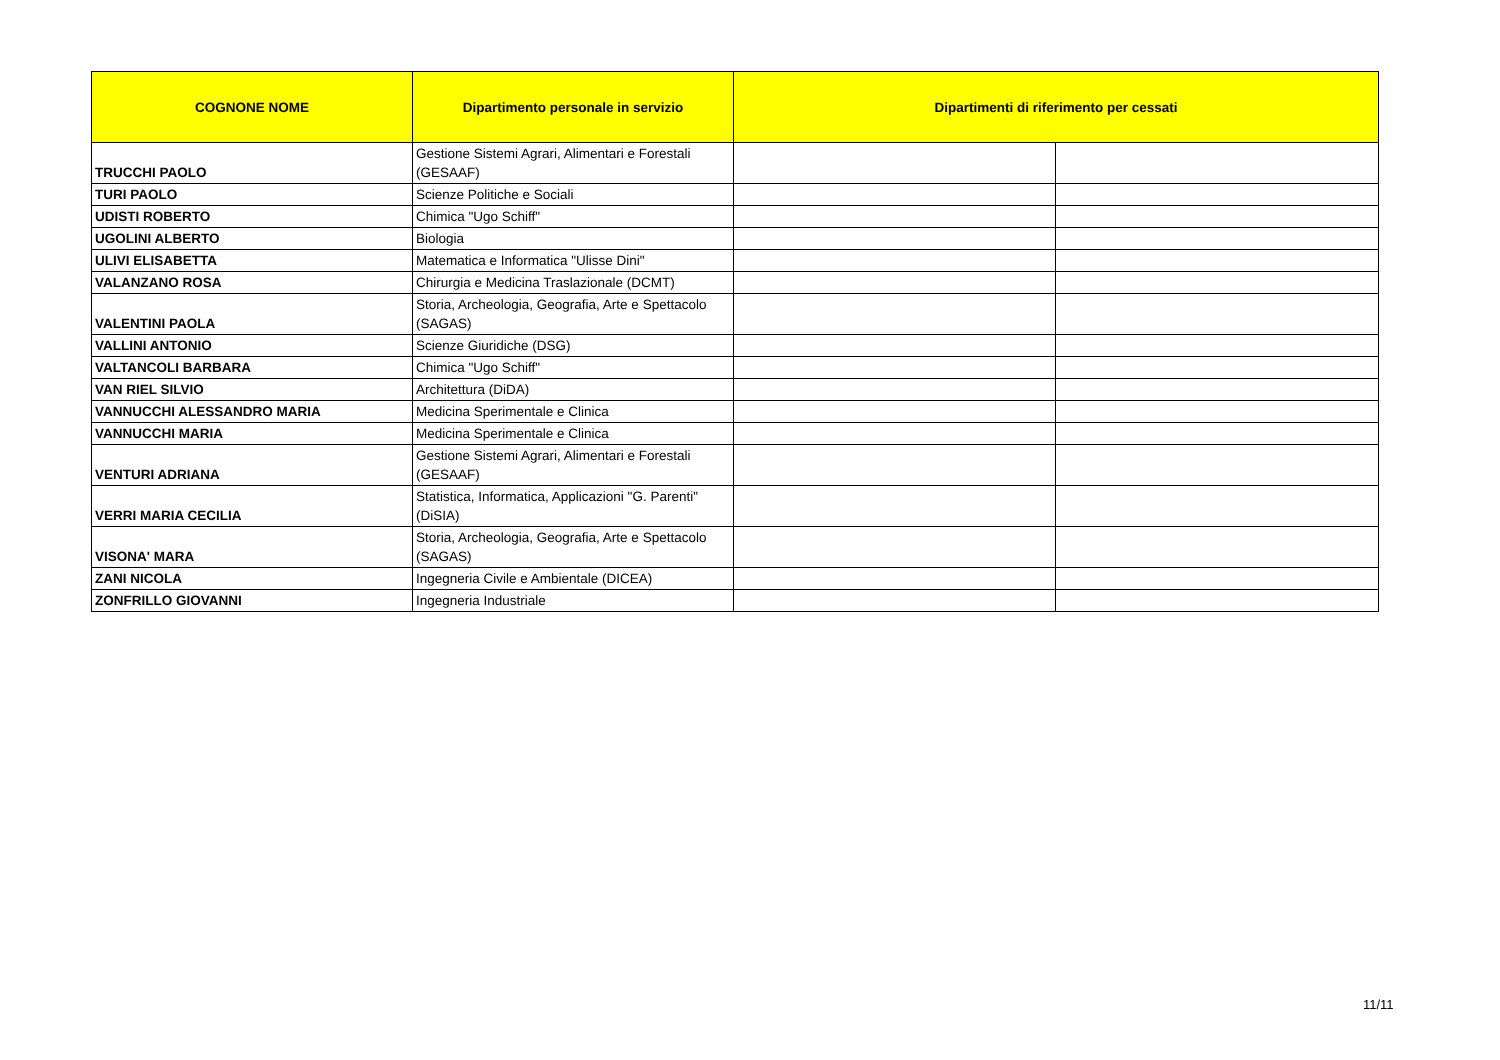| COGNONE NOME | Dipartimento personale in servizio | Dipartimenti di riferimento per cessati | |
| --- | --- | --- | --- |
| TRUCCHI PAOLO | Gestione Sistemi Agrari, Alimentari e Forestali (GESAAF) | | |
| TURI PAOLO | Scienze Politiche e Sociali | | |
| UDISTI ROBERTO | Chimica "Ugo Schiff" | | |
| UGOLINI ALBERTO | Biologia | | |
| ULIVI ELISABETTA | Matematica e Informatica "Ulisse Dini" | | |
| VALANZANO ROSA | Chirurgia e Medicina Traslazionale (DCMT) | | |
| VALENTINI PAOLA | Storia, Archeologia, Geografia, Arte e Spettacolo (SAGAS) | | |
| VALLINI ANTONIO | Scienze Giuridiche (DSG) | | |
| VALTANCOLI BARBARA | Chimica "Ugo Schiff" | | |
| VAN RIEL SILVIO | Architettura (DiDA) | | |
| VANNUCCHI ALESSANDRO MARIA | Medicina Sperimentale e Clinica | | |
| VANNUCCHI MARIA | Medicina Sperimentale e Clinica | | |
| VENTURI ADRIANA | Gestione Sistemi Agrari, Alimentari e Forestali (GESAAF) | | |
| VERRI MARIA CECILIA | Statistica, Informatica, Applicazioni "G. Parenti" (DiSIA) | | |
| VISONA' MARA | Storia, Archeologia, Geografia, Arte e Spettacolo (SAGAS) | | |
| ZANI NICOLA | Ingegneria Civile e Ambientale (DICEA) | | |
| ZONFRILLO GIOVANNI | Ingegneria Industriale | | |
11/11